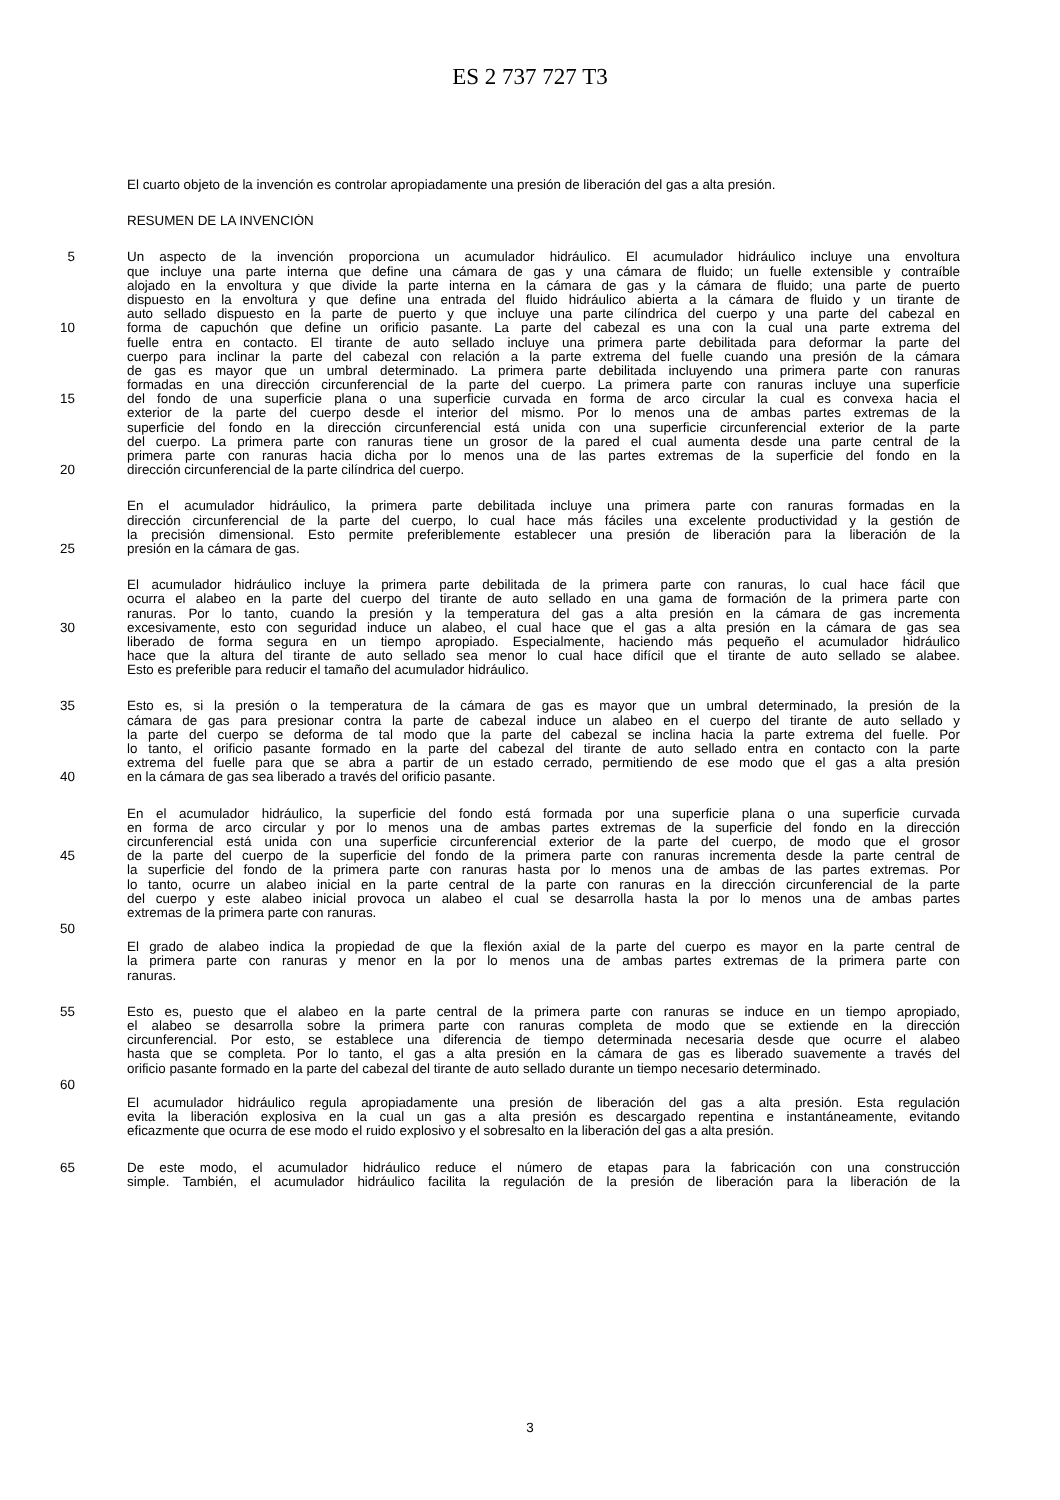ES 2 737 727 T3
El cuarto objeto de la invención es controlar apropiadamente una presión de liberación del gas a alta presión.
RESUMEN DE LA INVENCIÓN
5 Un aspecto de la invención proporciona un acumulador hidráulico. El acumulador hidráulico incluye una envoltura
que incluye una parte interna que define una cámara de gas y una cámara de fluido; un fuelle extensible y contraíble
alojado en la envoltura y que divide la parte interna en la cámara de gas y la cámara de fluido; una parte de puerto
dispuesto en la envoltura y que define una entrada del fluido hidráulico abierta a la cámara de fluido y un tirante de
auto sellado dispuesto en la parte de puerto y que incluye una parte cilíndrica del cuerpo y una parte del cabezal en
10 forma de capuchón que define un orificio pasante. La parte del cabezal es una con la cual una parte extrema del
fuelle entra en contacto. El tirante de auto sellado incluye una primera parte debilitada para deformar la parte del
cuerpo para inclinar la parte del cabezal con relación a la parte extrema del fuelle cuando una presión de la cámara
de gas es mayor que un umbral determinado. La primera parte debilitada incluyendo una primera parte con ranuras
formadas en una dirección circunferencial de la parte del cuerpo. La primera parte con ranuras incluye una superficie
15 del fondo de una superficie plana o una superficie curvada en forma de arco circular la cual es convexa hacia el
exterior de la parte del cuerpo desde el interior del mismo. Por lo menos una de ambas partes extremas de la
superficie del fondo en la dirección circunferencial está unida con una superficie circunferencial exterior de la parte
del cuerpo. La primera parte con ranuras tiene un grosor de la pared el cual aumenta desde una parte central de la
primera parte con ranuras hacia dicha por lo menos una de las partes extremas de la superficie del fondo en la
20 dirección circunferencial de la parte cilíndrica del cuerpo.
En el acumulador hidráulico, la primera parte debilitada incluye una primera parte con ranuras formadas en la
dirección circunferencial de la parte del cuerpo, lo cual hace más fáciles una excelente productividad y la gestión de
la precisión dimensional. Esto permite preferiblemente establecer una presión de liberación para la liberación de la
25 presión en la cámara de gas.
El acumulador hidráulico incluye la primera parte debilitada de la primera parte con ranuras, lo cual hace fácil que
ocurra el alabeo en la parte del cuerpo del tirante de auto sellado en una gama de formación de la primera parte con
ranuras. Por lo tanto, cuando la presión y la temperatura del gas a alta presión en la cámara de gas incrementa
30 excesivamente, esto con seguridad induce un alabeo, el cual hace que el gas a alta presión en la cámara de gas sea
liberado de forma segura en un tiempo apropiado. Especialmente, haciendo más pequeño el acumulador hidráulico
hace que la altura del tirante de auto sellado sea menor lo cual hace difícil que el tirante de auto sellado se alabee.
Esto es preferible para reducir el tamaño del acumulador hidráulico.
35 Esto es, si la presión o la temperatura de la cámara de gas es mayor que un umbral determinado, la presión de la
cámara de gas para presionar contra la parte de cabezal induce un alabeo en el cuerpo del tirante de auto sellado y
la parte del cuerpo se deforma de tal modo que la parte del cabezal se inclina hacia la parte extrema del fuelle. Por
lo tanto, el orificio pasante formado en la parte del cabezal del tirante de auto sellado entra en contacto con la parte
extrema del fuelle para que se abra a partir de un estado cerrado, permitiendo de ese modo que el gas a alta presión
40 en la cámara de gas sea liberado a través del orificio pasante.
En el acumulador hidráulico, la superficie del fondo está formada por una superficie plana o una superficie curvada
en forma de arco circular y por lo menos una de ambas partes extremas de la superficie del fondo en la dirección
circunferencial está unida con una superficie circunferencial exterior de la parte del cuerpo, de modo que el grosor
45 de la parte del cuerpo de la superficie del fondo de la primera parte con ranuras incrementa desde la parte central de
la superficie del fondo de la primera parte con ranuras hasta por lo menos una de ambas de las partes extremas. Por
lo tanto, ocurre un alabeo inicial en la parte central de la parte con ranuras en la dirección circunferencial de la parte
del cuerpo y este alabeo inicial provoca un alabeo el cual se desarrolla hasta la por lo menos una de ambas partes
extremas de la primera parte con ranuras.
50
El grado de alabeo indica la propiedad de que la flexión axial de la parte del cuerpo es mayor en la parte central de
la primera parte con ranuras y menor en la por lo menos una de ambas partes extremas de la primera parte con
ranuras.
55 Esto es, puesto que el alabeo en la parte central de la primera parte con ranuras se induce en un tiempo apropiado,
el alabeo se desarrolla sobre la primera parte con ranuras completa de modo que se extiende en la dirección
circunferencial. Por esto, se establece una diferencia de tiempo determinada necesaria desde que ocurre el alabeo
hasta que se completa. Por lo tanto, el gas a alta presión en la cámara de gas es liberado suavemente a través del
orificio pasante formado en la parte del cabezal del tirante de auto sellado durante un tiempo necesario determinado.
60
El acumulador hidráulico regula apropiadamente una presión de liberación del gas a alta presión. Esta regulación
evita la liberación explosiva en la cual un gas a alta presión es descargado repentina e instantáneamente, evitando
eficazmente que ocurra de ese modo el ruido explosivo y el sobresalto en la liberación del gas a alta presión.
65 De este modo, el acumulador hidráulico reduce el número de etapas para la fabricación con una construcción
simple. También, el acumulador hidráulico facilita la regulación de la presión de liberación para la liberación de la
3